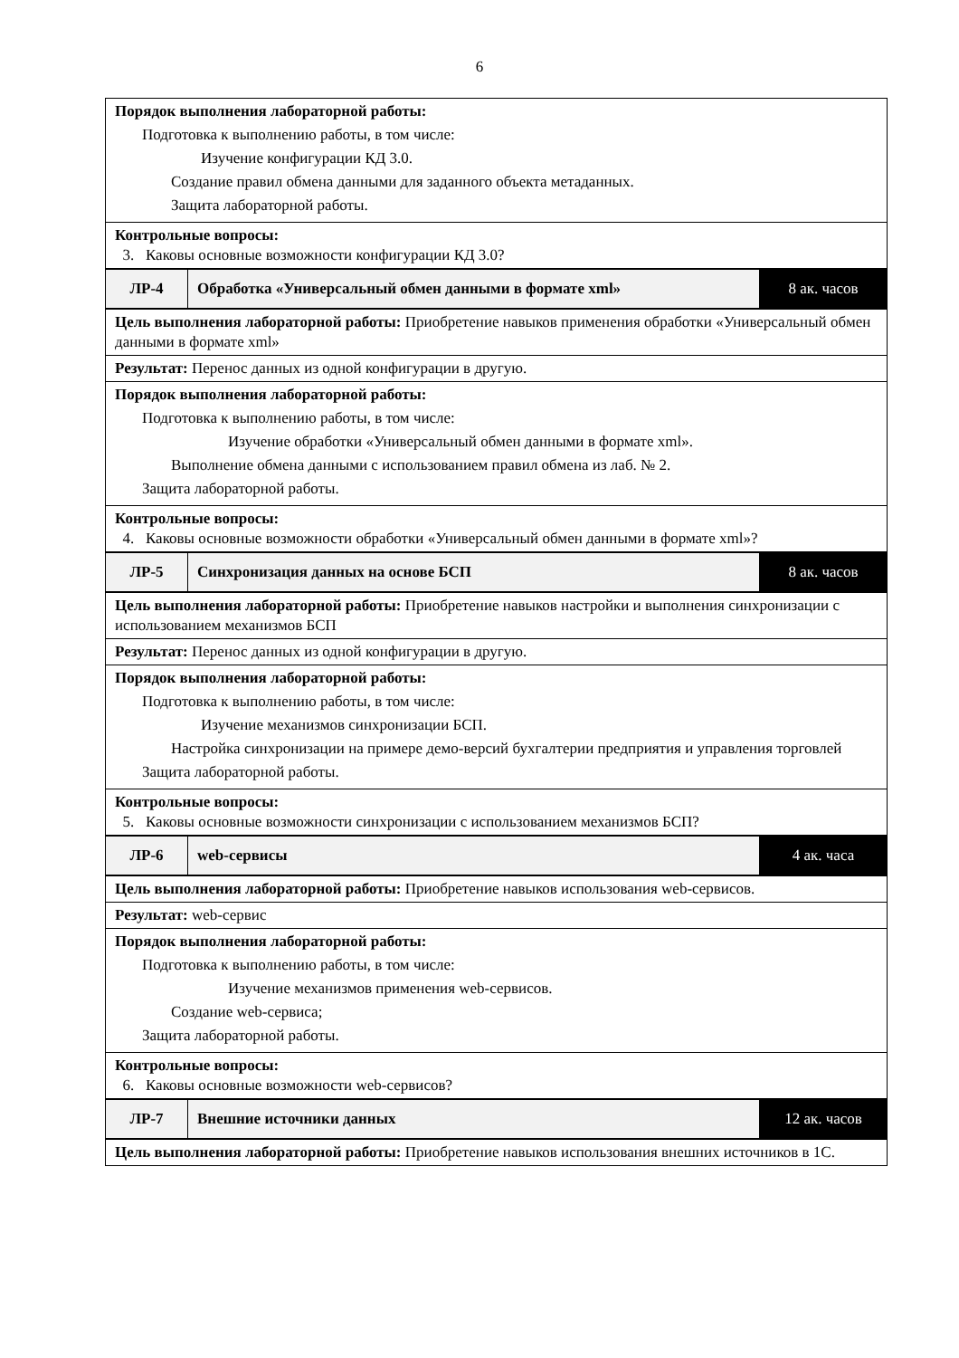6
| Порядок выполнения лабораторной работы: Подготовка к выполнению работы, в том числе: Изучение конфигурации КД 3.0. Создание правил обмена данными для заданного объекта метаданных. Защита лабораторной работы. | | |
| Контрольные вопросы: 3. Каковы основные возможности конфигурации КД 3.0? | | |
| ЛР-4 | Обработка «Универсальный обмен данными в формате xml» | 8 ак. часов |
| Цель выполнения лабораторной работы: Приобретение навыков применения обработки «Универсальный обмен данными в формате xml» | | |
| Результат: Перенос данных из одной конфигурации в другую. | | |
| Порядок выполнения лабораторной работы: Подготовка к выполнению работы, в том числе: Изучение обработки «Универсальный обмен данными в формате xml». Выполнение обмена данными с использованием правил обмена из лаб. № 2. Защита лабораторной работы. | | |
| Контрольные вопросы: 4. Каковы основные возможности обработки «Универсальный обмен данными в формате xml»? | | |
| ЛР-5 | Синхронизация данных на основе БСП | 8 ак. часов |
| Цель выполнения лабораторной работы: Приобретение навыков настройки и выполнения синхронизации с использованием механизмов БСП | | |
| Результат: Перенос данных из одной конфигурации в другую. | | |
| Порядок выполнения лабораторной работы: Подготовка к выполнению работы, в том числе: Изучение механизмов синхронизации БСП. Настройка синхронизации на примере демо-версий бухгалтерии предприятия и управления торговлей Защита лабораторной работы. | | |
| Контрольные вопросы: 5. Каковы основные возможности синхронизации с использованием механизмов БСП? | | |
| ЛР-6 | web-сервисы | 4 ак. часа |
| Цель выполнения лабораторной работы: Приобретение навыков использования web-сервисов. | | |
| Результат: web-сервис | | |
| Порядок выполнения лабораторной работы: Подготовка к выполнению работы, в том числе: Изучение механизмов применения web-сервисов. Создание web-сервиса; Защита лабораторной работы. | | |
| Контрольные вопросы: 6. Каковы основные возможности web-сервисов? | | |
| ЛР-7 | Внешние источники данных | 12 ак. часов |
| Цель выполнения лабораторной работы: Приобретение навыков использования внешних источников в 1С. | | |